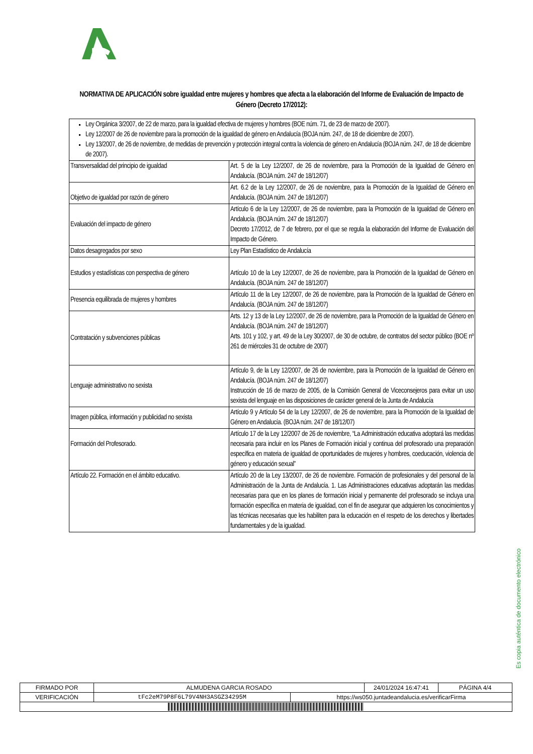NORMATIVA DE APLICACIÓN sobre igualdad entre mujeres y hombres que afecta a la elaboración del Informe de Evaluación de Impacto de Género (Decreto 17/2012):
| Ley Orgánica 3/2007, de 22 de marzo, para la igualdad efectiva de mujeres y hombres (BOE núm. 71, de 23 de marzo de 2007). Ley 12/2007 de 26 de noviembre para la promoción de la igualdad de género en Andalucía (BOJA núm. 247, de 18 de diciembre de 2007). Ley 13/2007, de 26 de noviembre, de medidas de prevención y protección integral contra la violencia de género en Andalucía (BOJA núm. 247, de 18 de diciembre de 2007). | |
| Transversalidad del principio de igualdad | Art. 5 de la Ley 12/2007, de 26 de noviembre, para la Promoción de la Igualdad de Género en Andalucía. (BOJA núm. 247 de 18/12/07) |
| Objetivo de igualdad por razón de género | Art. 6.2 de la Ley 12/2007, de 26 de noviembre, para la Promoción de la Igualdad de Género en Andalucía. (BOJA núm. 247 de 18/12/07) |
| Evaluación del impacto de género | Artículo 6 de la Ley 12/2007, de 26 de noviembre, para la Promoción de la Igualdad de Género en Andalucía. (BOJA núm. 247 de 18/12/07) Decreto 17/2012, de 7 de febrero, por el que se regula la elaboración del Informe de Evaluación del Impacto de Género. |
| Datos desagregados por sexo | Ley Plan Estadístico de Andalucía |
| Estudios y estadísticas con perspectiva de género | Artículo 10 de la Ley 12/2007, de 26 de noviembre, para la Promoción de la Igualdad de Género en Andalucía. (BOJA núm. 247 de 18/12/07) |
| Presencia equilibrada de mujeres y hombres | Artículo 11 de la Ley 12/2007, de 26 de noviembre, para la Promoción de la Igualdad de Género en Andalucía. (BOJA núm. 247 de 18/12/07) |
| Contratación y subvenciones públicas | Arts. 12 y 13 de la Ley 12/2007, de 26 de noviembre, para la Promoción de la Igualdad de Género en Andalucía. (BOJA núm. 247 de 18/12/07) Arts. 101 y 102, y art. 49 de la Ley 30/2007, de 30 de octubre, de contratos del sector público (BOE nº 261 de miércoles 31 de octubre de 2007) |
| Lenguaje administrativo no sexista | Artículo 9, de la Ley 12/2007, de 26 de noviembre, para la Promoción de la Igualdad de Género en Andalucía. (BOJA núm. 247 de 18/12/07) Instrucción de 16 de marzo de 2005, de la Comisión General de Viceconsejeros para evitar un uso sexista del lenguaje en las disposiciones de carácter general de la Junta de Andalucía |
| Imagen pública, información y publicidad no sexista | Artículo 9 y Artículo 54 de la Ley 12/2007, de 26 de noviembre, para la Promoción de la Igualdad de Género en Andalucía. (BOJA núm. 247 de 18/12/07) |
| Formación del Profesorado. | Artículo 17 de la Ley 12/2007 de 26 de noviembre, “La Administración educativa adoptará las medidas necesaria para incluir en los Planes de Formación inicial y continua del profesorado una preparación específica en materia de igualdad de oportunidades de mujeres y hombres, coeducación, violencia de género y educación sexual” |
| Artículo 22. Formación en el ámbito educativo. | Artículo 20 de la Ley 13/2007, de 26 de noviembre. Formación de profesionales y del personal de la Administración de la Junta de Andalucía. 1. Las Administraciones educativas adoptarán las medidas necesarias para que en los planes de formación inicial y permanente del profesorado se incluya una formación específica en materia de igualdad, con el fin de asegurar que adquieren los conocimientos y las técnicas necesarias que les habiliten para la educación en el respeto de los derechos y libertades fundamentales y de la igualdad. |
Es copia auténtica de documento electrónico
| FIRMADO POR | ALMUDENA GARCIA ROSADO | | 24/01/2024 16:47:41 | PÁGINA 4/4 |
| VERIFICACIÓN | tFc2eM79P8F6L79V4NH3ASGZ34295M | https://ws050.juntadeandalucia.es/verificarFirma | | |